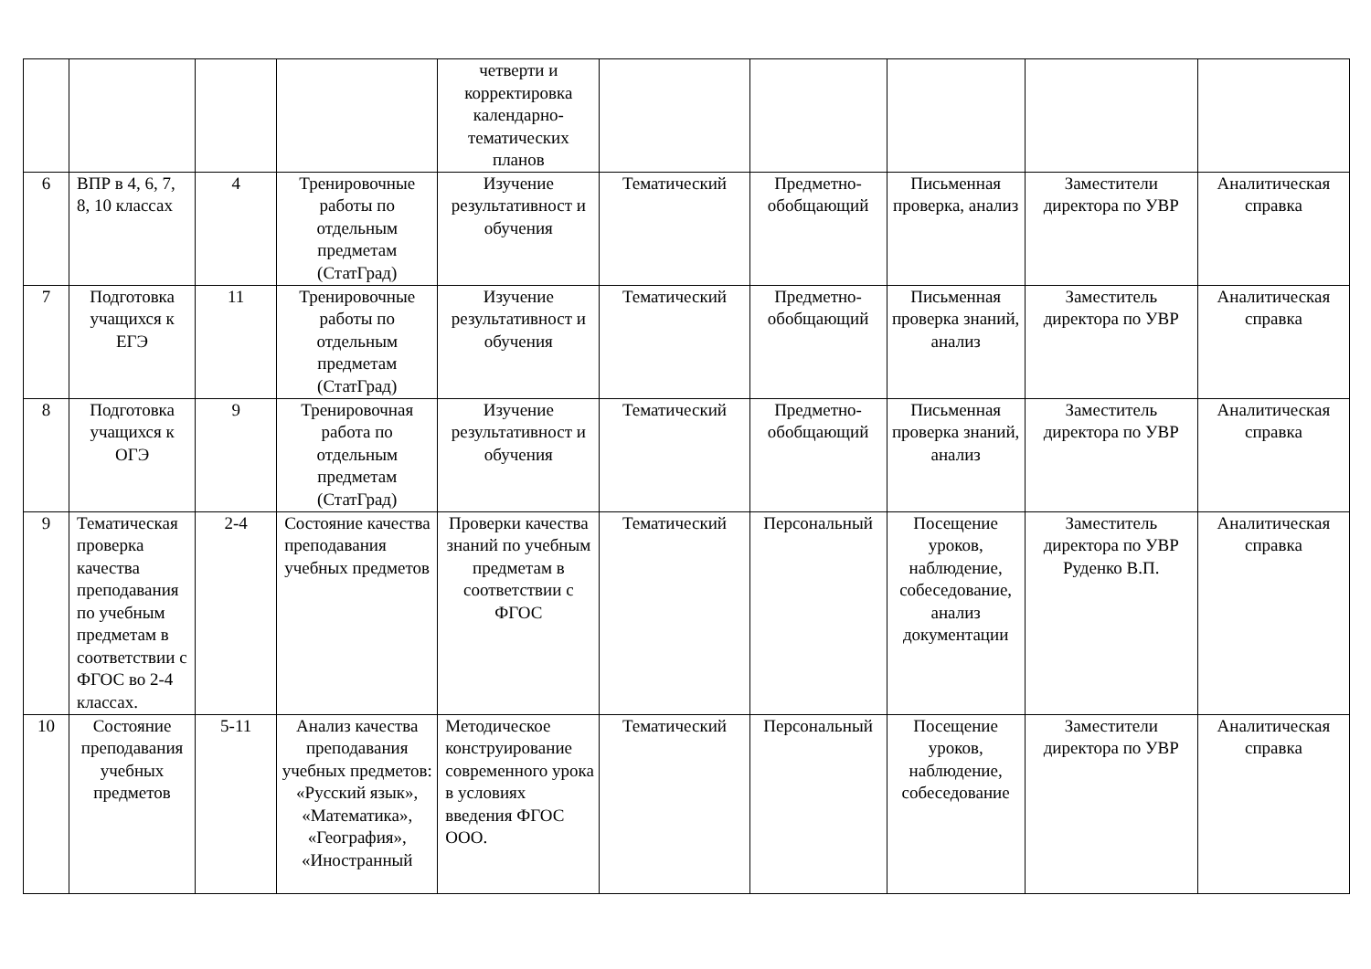| | | | | четверти и корректировка календарно-тематических планов | | | | | |
| 6 | ВПР в 4, 6, 7, 8, 10 классах | 4 | Тренировочные работы по отдельным предметам (СтатГрад) | Изучение результативност и обучения | Тематический | Предметно-обобщающий | Письменная проверка, анализ | Заместители директора по УВР | Аналитическая справка |
| 7 | Подготовка учащихся к ЕГЭ | 11 | Тренировочные работы по отдельным предметам (СтатГрад) | Изучение результативност и обучения | Тематический | Предметно-обобщающий | Письменная проверка знаний, анализ | Заместитель директора по УВР | Аналитическая справка |
| 8 | Подготовка учащихся к ОГЭ | 9 | Тренировочная работа по отдельным предметам (СтатГрад) | Изучение результативност и обучения | Тематический | Предметно-обобщающий | Письменная проверка знаний, анализ | Заместитель директора по УВР | Аналитическая справка |
| 9 | Тематическая проверка качества преподавания по учебным предметам в соответствии с ФГОС во 2-4 классах. | 2-4 | Состояние качества преподавания учебных предметов | Проверки качества знаний по учебным предметам в соответствии с ФГОС | Тематический | Персональный | Посещение уроков, наблюдение, собеседование, анализ документации | Заместитель директора по УВР Руденко В.П. | Аналитическая справка |
| 10 | Состояние преподавания учебных предметов | 5-11 | Анализ качества преподавания учебных предметов: «Русский язык», «Математика», «География», «Иностранный | Методическое конструирование современного урока в условиях введения ФГОС ООО. | Тематический | Персональный | Посещение уроков, наблюдение, собеседование | Заместители директора по УВР | Аналитическая справка |